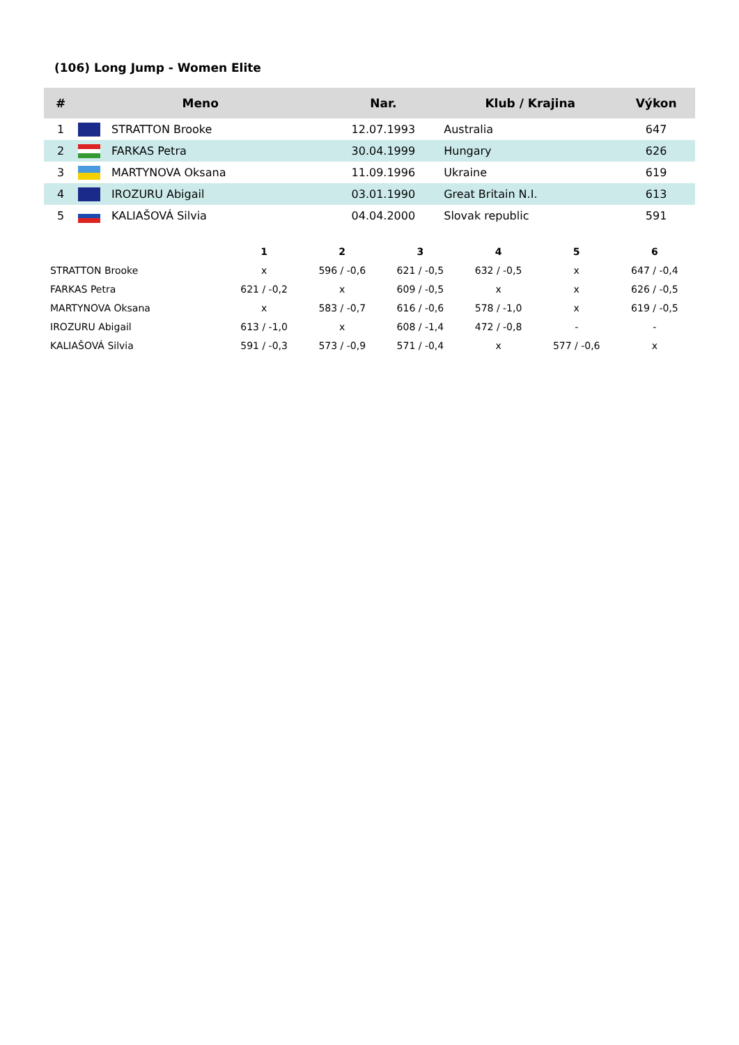(106) Long Jump - Women Elite
| # | Meno | | Nar. | Klub / Krajina | Výkon |
| --- | --- | --- | --- | --- | --- |
| 1 | | STRATTON Brooke | 12.07.1993 | Australia | 647 |
| 2 | | FARKAS Petra | 30.04.1999 | Hungary | 626 |
| 3 | | MARTYNOVA Oksana | 11.09.1996 | Ukraine | 619 |
| 4 | | IROZURU Abigail | 03.01.1990 | Great Britain N.I. | 613 |
| 5 | | KALIAŠOVÁ Silvia | 04.04.2000 | Slovak republic | 591 |
| | 1 | 2 | 3 | 4 | 5 | 6 |
| --- | --- | --- | --- | --- | --- | --- |
| STRATTON Brooke | x | 596 / -0,6 | 621 / -0,5 | 632 / -0,5 | x | 647 / -0,4 |
| FARKAS Petra | 621 / -0,2 | x | 609 / -0,5 | x | x | 626 / -0,5 |
| MARTYNOVA Oksana | x | 583 / -0,7 | 616 / -0,6 | 578 / -1,0 | x | 619 / -0,5 |
| IROZURU Abigail | 613 / -1,0 | x | 608 / -1,4 | 472 / -0,8 | - | - |
| KALIAŠOVÁ Silvia | 591 / -0,3 | 573 / -0,9 | 571 / -0,4 | x | 577 / -0,6 | x |